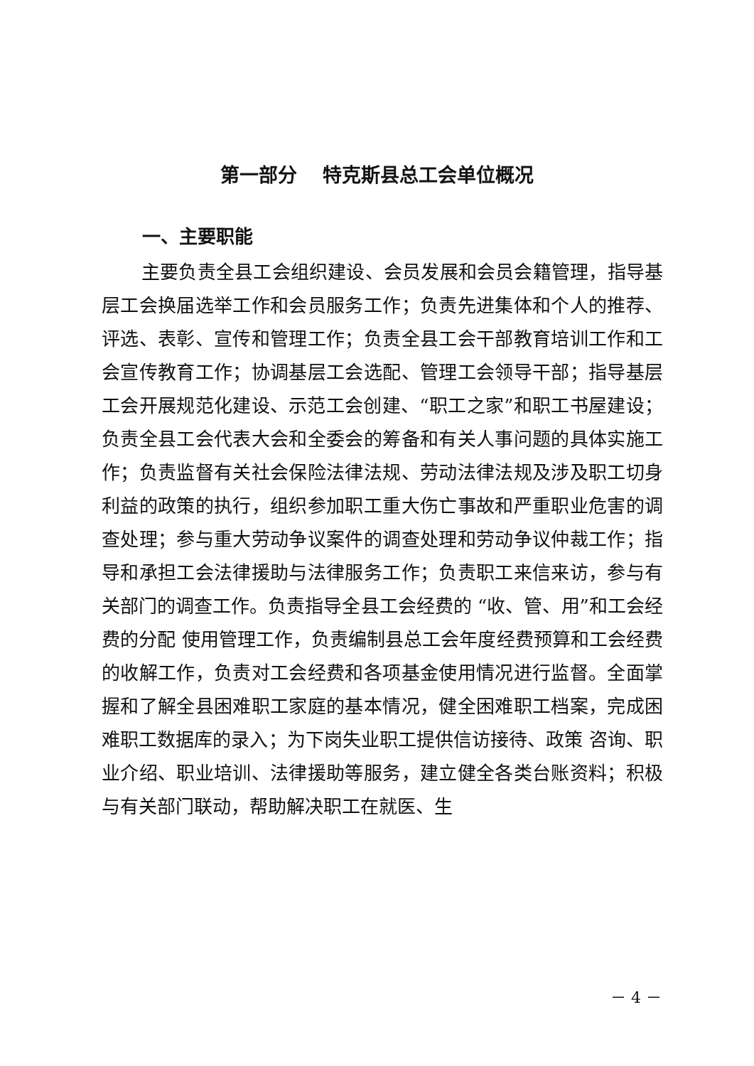第一部分　 特克斯县总工会单位概况
一、主要职能
主要负责全县工会组织建设、会员发展和会员会籍管理，指导基层工会换届选举工作和会员服务工作；负责先进集体和个人的推荐、评选、表彰、宣传和管理工作；负责全县工会干部教育培训工作和工会宣传教育工作；协调基层工会选配、管理工会领导干部；指导基层工会开展规范化建设、示范工会创建、“职工之家”和职工书屋建设；负责全县工会代表大会和全委会的筹备和有关人事问题的具体实施工作；负责监督有关社会保险法律法规、劳动法律法规及涉及职工切身利益的政策的执行，组织参加职工重大伤亡事故和严重职业危害的调查处理；参与重大劳动争议案件的调查处理和劳动争议仲裁工作；指导和承担工会法律援助与法律服务工作；负责职工来信来访，参与有关部门的调查工作。负责指导全县工会经费的 “收、管、用”和工会经费的分配 使用管理工作，负责编制县总工会年度经费预算和工会经费的收解工作，负责对工会经费和各项基金使用情况进行监督。全面掌 握和了解全县困难职工家庭的基本情况，健全困难职工档案，完成困难职工数据库的录入；为下岗失业职工提供信访接待、政策 咨询、职业介绍、职业培训、法律援助等服务，建立健全各类台账资料；积极与有关部门联动，帮助解决职工在就医、生
－ 4 －